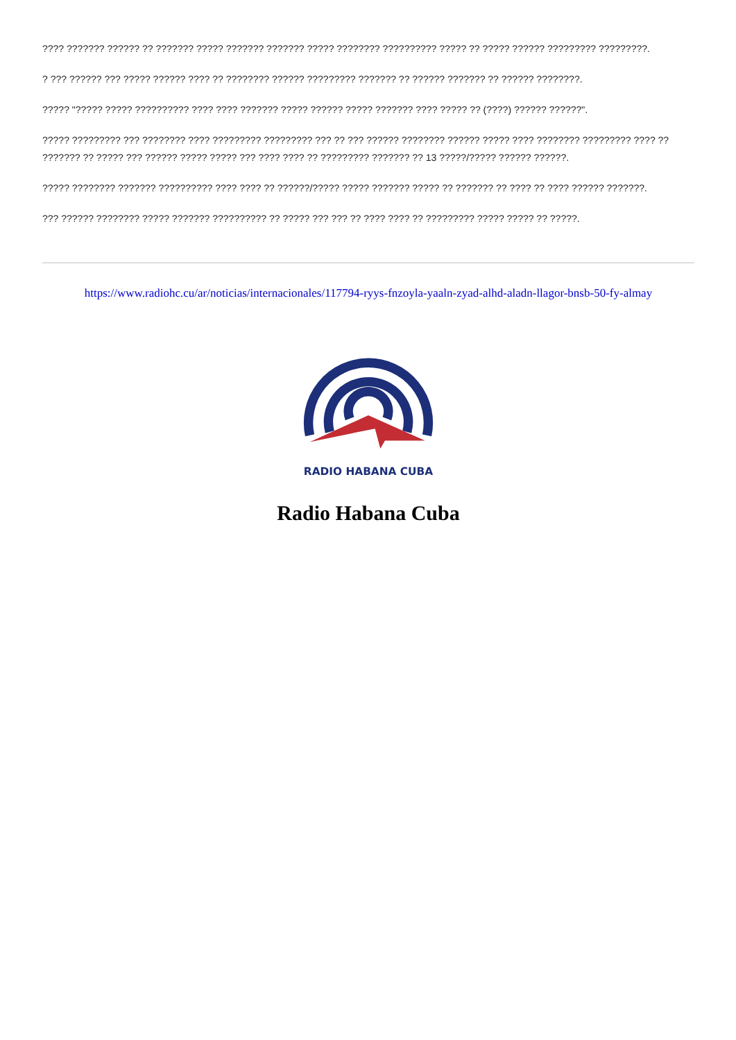???? ??????? ?????? ?? ??????? ????? ??????? ??????? ????? ???????? ?????????? ????? ?? ????? ?????? ????????? ?????????.
? ??? ?????? ??? ????? ?????? ???? ?? ???????? ?????? ????????? ??????? ?? ?????? ??????? ?? ?????? ????????.
????? "????? ????? ?????????? ???? ???? ??????? ????? ?????? ????? ??????? ???? ????? ?? (????) ?????? ??????".
????? ????????? ??? ???????? ???? ????????? ????????? ??? ?? ??? ?????? ???????? ?????? ????? ???? ???????? ????????? ???? ?? ??????? ?? ????? ??? ?????? ????? ????? ??? ???? ???? ?? ????????? ??????? ?? 13 ?????/????? ?????? ??????.
????? ???????? ??????? ?????????? ???? ???? ?? ??????/????? ????? ??????? ????? ?? ??????? ?? ???? ?? ???? ?????? ???????.
??? ?????? ???????? ????? ??????? ?????????? ?? ????? ??? ??? ?? ???? ???? ?? ????????? ????? ????? ?? ?????.
https://www.radiohc.cu/ar/noticias/internacionales/117794-ryys-fnzoyla-yaaln-zyad-alhd-aladn-llagor-bnsb-50-fy-almay
RADIO HABANA CUBA
Radio Habana Cuba